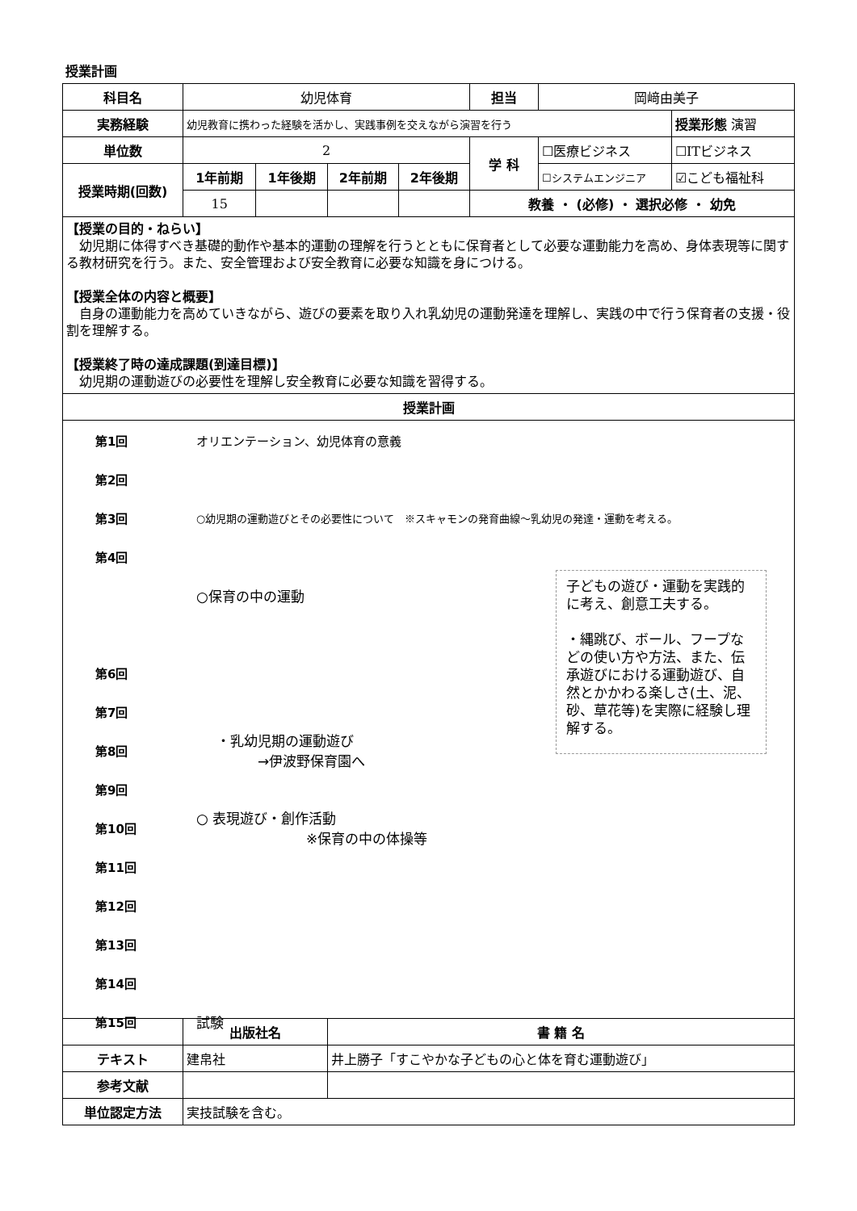授業計画
| 科目名 | 幼児体育 | | | | 担当 | 岡﨑由美子 | |
| 実務経験 | 幼児教育に携わった経験を活かし、実践事例を交えながら演習を行う | | | | | | 授業形態 演習 |
| 単位数 | 2 | | | | 学 科 | ☐医療ビジネス | ☐ITビジネス |
| 授業時期(回数) | 1年前期 | 1年後期 | 2年前期 | 2年後期 | | ☐システムエンジニア | ☑こども福祉科 |
| | 15 | | | | 教養 ・ (必修) ・ 選択必修 ・ 幼免 | | |
| 【授業の目的・ねらい】 幼児期に体得すべき基礎的動作や基本的運動の理解を行うとともに保育者として必要な運動能力を高め、身体表現等に関する教材研究を行う。また、安全管理および安全教育に必要な知識を身につける。 【授業全体の内容と概要】 自身の運動能力を高めていきながら、遊びの要素を取り入れ乳幼児の運動発達を理解し、実践の中で行う保育者の支援・役割を理解する。 【授業終了時の達成課題(到達目標)】 幼児期の運動遊びの必要性を理解し安全教育に必要な知識を習得する。 | | | | | | | |
| 授業計画 | | | | | | | |
| 第1回 オリエンテーション、幼児体育の意義 第2回 第3回 ○幼児期の運動遊びとその必要性について ※スキャモンの発育曲線～乳幼児の発達・運動を考える。 第4回 ○保育の中の運動 第6回 第7回 第8回 ・乳幼児期の運動遊び →伊波野保育園へ 第9回 第10回 ○ 表現遊び・創作活動 ※保育の中の体操等 第11回 第12回 第13回 第14回 第15回 試験 子どもの遊び・運動を実践的に考え、創意工夫する。 ・縄跳び、ボール、フープなどの使い方や方法、また、伝承遊びにおける運動遊び、自然とかかわる楽しさ(土、泥、砂、草花等)を実際に経験し理解する。 | | | | | | | |
| | 出版社名 | | 書 籍 名 | | | | |
| テキスト | 建帛社 | | 井上勝子「すこやかな子どもの心と体を育む運動遊び」 | | | | |
| 参考文献 | | | | | | | |
| 単位認定方法 | 実技試験を含む。 | | | | | | |